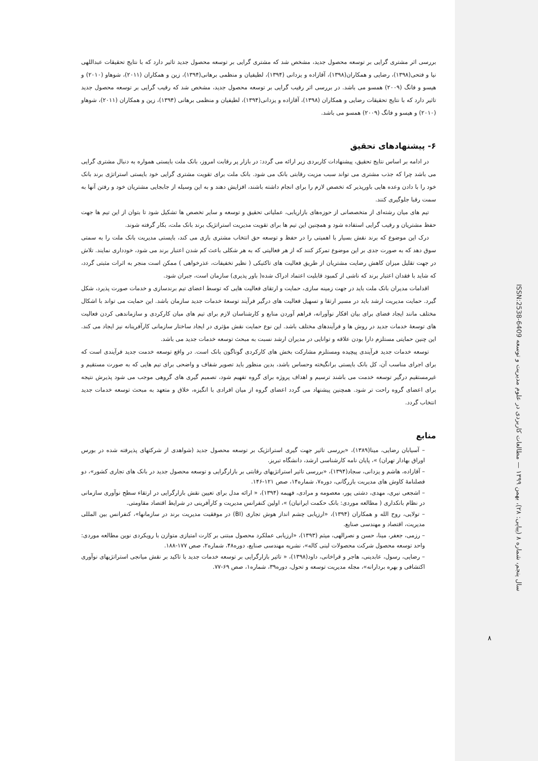بررسی اثر مشتری گرایی بر توسعه محصول جدید، مشخص شد که مشتری گرایی بر توسعه محصول جدید تاثیر دارد که با نتایج تحقیقات عبداللهی نیا و فتحی(۱۳۹۸)، رضایی و همکاران(۱۳۹۸)، آقازاده و یزدانی (۱۳۹۴)، لطیفیان و منظمی برهانی(۱۳۹۴)، زین و همکاران (۲۰۱۱)، شوهاو (۲۰۱۰) و هیسو و فانگ (۲۰۰۹) همسو می باشد. در بررسی اثر رقیب گرایی بر توسعه محصول جدید، مشخص شد که رقیب گرایی بر توسعه محصول جدید تاثیر دارد که با نتایج تحقیقات رضایی و همکاران (۱۳۹۸)، آقازاده و یزدانی(۱۳۹۴)، لطیفیان و منظمی برهانی (۱۳۹۴)، زین و همکاران (۲۰۱۱)، شوهاو (۲۰۱۰) و هیسو و فانگ (۲۰۰۹) همسو می باشد.
۶- پیشنهادهای تحقیق
در ادامه بر اساس نتایج تحقیق، پیشنهادات کاربردی زیر ارائه می گردد: در بازار پر رقابت امروز، بانک ملت بایستی همواره به دنبال مشتری گرایی می باشد چرا که جذب مشتری می تواند سبب مزیت رقابتی بانک می شود. بانک ملت برای تقویت مشتری گرایی خود بایستی استراتژی برند بانک خود را با دادن وعده هایی باورپذیر که تخصص لازم را برای انجام داشته باشند، افزایش دهند و به این وسیله از جابجایی مشتریان خود و رفتن آنها به سمت رقبا جلوگیری کنند.
تیم های میان رشته‌ای از متخصصانی از حوزه‌های بازاریابی، عملیاتی تحقیق و توسعه و سایر تخصص ها تشکیل شود تا بتوان از این تیم ها جهت حفظ مشتریان و رقیب گرایی استفاده شود و همچنین این تیم ها برای تقویت مدیریت استراتژیک برند بانک ملت، بکار گرفته شوند.
درک این موضوع که برند نقش بسیار با اهمیتی را در حفظ و توسعه حق انتخاب مشتری بازی می کند، بایستی مدیریت بانک ملت را به سمتی سوق دهد که به صورت جدی بر این موضوع تمرکز کنند که از هر فعالیتی که به هر شکلی باعث کم شدن اعتبار برند می شود، خودداری نمایند. تلاش در جهت تقلیل میزان کاهش رضایت مشتریان از طریق فعالیت های تاکتیکی ( نظیر تخفیفات، عذرخواهی ) ممکن است منجر به اثرات مثبتی گردد، که شاید با فقدان اعتبار برند که ناشی از کمبود قابلیت اعتماد ادراک شده( باور پذیری) سازمان است، جبران شود.
اقدامات مدیران بانک ملت باید در جهت زمینه سازی، حمایت و ارتقای فعالیت هایی که توسط اعضای تیم برندسازی و خدمات صورت پذیرد، شکل گیرد. حمایت مدیریت ارشد باید در مسیر ارتقا و تسهیل فعالیت های درگیر فرآیند توسعهٔ خدمات جدید سازمان باشد. این حمایت می تواند با اشکال مختلف مانند ایجاد فضای برای بیان افکار نوآورانه، فراهم آوردن منابع و کارشناسان لازم برای تیم های میان کارکردی و سازماندهی کردن فعالیت های توسعهٔ خدمات جدید در روش ها و فرآیندهای مختلف باشد. این نوع حمایت نقش مؤثری در ایجاد ساختار سازمانی کارآفرینانه نیز ایجاد می کند. این چنین حمایتی مستلزم دارا بودن علاقه و توانایی در مدیران ارشد نسبت به مبحث توسعه خدمات جدید می باشد.
توسعه خدمات جدید فرآیندی پیچیده ومستلزم مشارکت بخش های کارکردی گوناگون بانک است. در واقع توسعه خدمت جدید فرآیندی است که برای اجرای مناسب آن، کل بانک بایستی برانگیخته وحساس باشد، بدین منظور باید تصویر شفاف و واضحی برای تیم هایی که به صورت مستقیم و غیرمستقیم درگیر توسعه خدمت می باشند ترسیم و اهداف پروژه برای گروه تفهیم شود، تصمیم گیری های گروهی موجب می شود پذیرش نتیجه برای اعضای گروه راحت تر شود. همچنین پیشنهاد می گردد اعضای گروه از میان افرادی با انگیزه، خلاق و متعهد به مبحث توسعه خدمات جدید انتخاب گردد.
منابع
– آسیابان رضایی، مینا(۱۳۸۹)، «بررسی تاثیر جهت گیری استراتژیک بر توسعه محصول جدید (شواهدی از شرکتهای پذیرفته شده در بورس اوراق بهادار تهران) »، پایان نامه کارشناسی ارشد، دانشگاه تبریز.
– آقازاده، هاشم و یزدانی، سجاد(۱۳۹۴)، «بررسی تاثیر استراتژیهای رقابتی بر بازارگرایی و توسعه محصول جدید در بانک های تجاری کشور»، دو فصلنامهٔ کاوش های مدیریت بازرگانی، دوره۷، شماره۱۴، صص ۱۲۱-۱۴۶.
– اشجعی نیری، مهدی، دشتی پور، معصومه و مرادی، فهیمه (۱۳۹۴)، « ارائه مدل برای تعیین نقش بازارگرایی در ارتقاء سطح نوآوری سازمانی در نظام بانکداری ( مطالعه موردی: بانک حکمت ایرانیان) »، اولین کنفرانس مدیریت و کارآفرینی در شرایط اقتصاد مقاومتی.
– تولایی، روح الله و همکاران (۱۳۹۴)، «ارزیابی چشم انداز هوش تجاری (BI) در موفقیت مدیریت برند در سازمانها»، کنفرانس بین المللی مدیریت، اقتصاد و مهندسی صنایع.
– رزمی، جعفر، مینا، حسن و نصرالهی، میثم (۱۳۹۳)، «ارزیابی عملکرد محصول مبتنی بر کارت امتیازی متوازن با رویکردی نوین مطالعه موردی: واحد توسعه محصول شرکت محصولات لبنی کاله»، نشریه مهندسی صنایع، دوره۴۸، شماره۲، صص ۱۷۷-۱۸۸.
– رضایی، رسول، عابدینی، هاجر و قراخانی، داود(۱۳۹۸)، « تاثیر بازارگرایی بر توسعه خدمات جدید با تاکید بر نقش میانجی استراتژیهای نوآوری اکتشافی و بهره بردارانه»، مجله مدیریت توسعه و تحول، دوره۳۹، شماره۱، صص ۶۹-۷۷.
سال پنجم، شماره ۸ (پیاپی: ۲۸)، بهمن ۱۳۹۹ — مطالعات کاربردی در علوم مدیریت و توسعه ISSN:2538-6409
۸